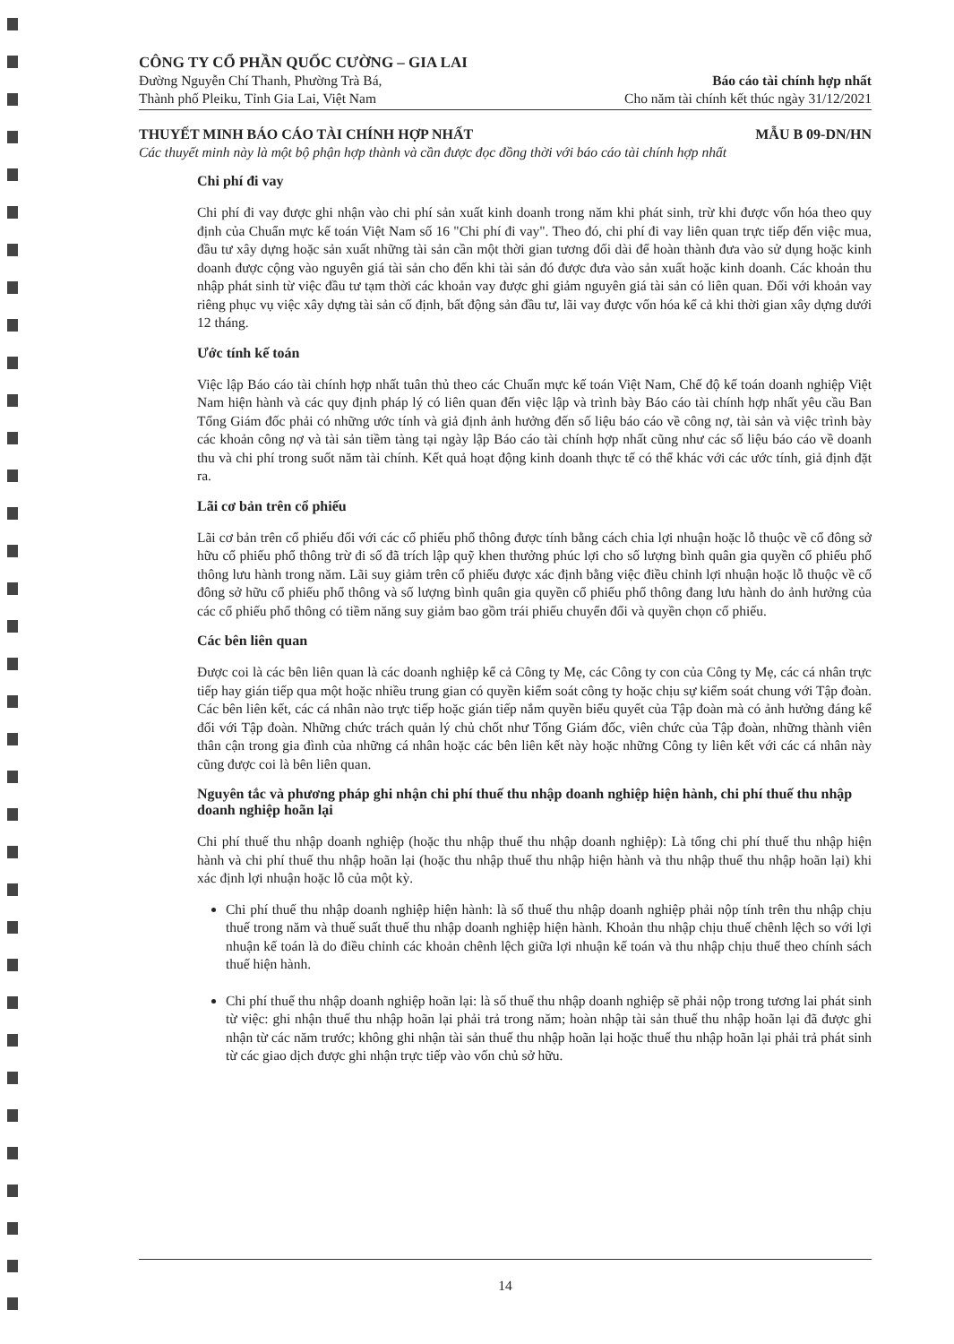CÔNG TY CỔ PHẦN QUỐC CƯỜNG – GIA LAI
Đường Nguyễn Chí Thanh, Phường Trà Bá,
Thành phố Pleiku, Tỉnh Gia Lai, Việt Nam
Báo cáo tài chính hợp nhất
Cho năm tài chính kết thúc ngày 31/12/2021
THUYẾT MINH BÁO CÁO TÀI CHÍNH HỢP NHẤT MẪU B 09-DN/HN
Các thuyết minh này là một bộ phận hợp thành và cần được đọc đồng thời với báo cáo tài chính hợp nhất
Chi phí đi vay
Chi phí đi vay được ghi nhận vào chi phí sản xuất kinh doanh trong năm khi phát sinh, trừ khi được vốn hóa theo quy định của Chuẩn mực kế toán Việt Nam số 16 "Chi phí đi vay". Theo đó, chi phí đi vay liên quan trực tiếp đến việc mua, đầu tư xây dựng hoặc sản xuất những tài sản cần một thời gian tương đối dài để hoàn thành đưa vào sử dụng hoặc kinh doanh được cộng vào nguyên giá tài sản cho đến khi tài sản đó được đưa vào sản xuất hoặc kinh doanh. Các khoản thu nhập phát sinh từ việc đầu tư tạm thời các khoản vay được ghi giảm nguyên giá tài sản có liên quan. Đối với khoản vay riêng phục vụ việc xây dựng tài sản cố định, bất động sản đầu tư, lãi vay được vốn hóa kể cả khi thời gian xây dựng dưới 12 tháng.
Ước tính kế toán
Việc lập Báo cáo tài chính hợp nhất tuân thủ theo các Chuẩn mực kế toán Việt Nam, Chế độ kế toán doanh nghiệp Việt Nam hiện hành và các quy định pháp lý có liên quan đến việc lập và trình bày Báo cáo tài chính hợp nhất yêu cầu Ban Tổng Giám đốc phải có những ước tính và giả định ảnh hưởng đến số liệu báo cáo về công nợ, tài sản và việc trình bày các khoản công nợ và tài sản tiềm tàng tại ngày lập Báo cáo tài chính hợp nhất cũng như các số liệu báo cáo về doanh thu và chi phí trong suốt năm tài chính. Kết quả hoạt động kinh doanh thực tế có thể khác với các ước tính, giả định đặt ra.
Lãi cơ bản trên cổ phiếu
Lãi cơ bản trên cổ phiếu đối với các cổ phiếu phổ thông được tính bằng cách chia lợi nhuận hoặc lỗ thuộc về cổ đông sở hữu cổ phiếu phổ thông trừ đi số đã trích lập quỹ khen thưởng phúc lợi cho số lượng bình quân gia quyền cổ phiếu phổ thông lưu hành trong năm. Lãi suy giảm trên cổ phiếu được xác định bằng việc điều chỉnh lợi nhuận hoặc lỗ thuộc về cổ đông sở hữu cổ phiếu phổ thông và số lượng bình quân gia quyền cổ phiếu phổ thông đang lưu hành do ảnh hưởng của các cổ phiếu phổ thông có tiềm năng suy giảm bao gồm trái phiếu chuyển đổi và quyền chọn cổ phiếu.
Các bên liên quan
Được coi là các bên liên quan là các doanh nghiệp kể cả Công ty Mẹ, các Công ty con của Công ty Mẹ, các cá nhân trực tiếp hay gián tiếp qua một hoặc nhiều trung gian có quyền kiểm soát công ty hoặc chịu sự kiểm soát chung với Tập đoàn. Các bên liên kết, các cá nhân nào trực tiếp hoặc gián tiếp nắm quyền biểu quyết của Tập đoàn mà có ảnh hưởng đáng kể đối với Tập đoàn. Những chức trách quản lý chủ chốt như Tổng Giám đốc, viên chức của Tập đoàn, những thành viên thân cận trong gia đình của những cá nhân hoặc các bên liên kết này hoặc những Công ty liên kết với các cá nhân này cũng được coi là bên liên quan.
Nguyên tắc và phương pháp ghi nhận chi phí thuế thu nhập doanh nghiệp hiện hành, chi phí thuế thu nhập doanh nghiệp hoãn lại
Chi phí thuế thu nhập doanh nghiệp (hoặc thu nhập thuế thu nhập doanh nghiệp): Là tổng chi phí thuế thu nhập hiện hành và chi phí thuế thu nhập hoãn lại (hoặc thu nhập thuế thu nhập hiện hành và thu nhập thuế thu nhập hoãn lại) khi xác định lợi nhuận hoặc lỗ của một kỳ.
Chi phí thuế thu nhập doanh nghiệp hiện hành: là số thuế thu nhập doanh nghiệp phải nộp tính trên thu nhập chịu thuế trong năm và thuế suất thuế thu nhập doanh nghiệp hiện hành. Khoản thu nhập chịu thuế chênh lệch so với lợi nhuận kế toán là do điều chỉnh các khoản chênh lệch giữa lợi nhuận kế toán và thu nhập chịu thuế theo chính sách thuế hiện hành.
Chi phí thuế thu nhập doanh nghiệp hoãn lại: là số thuế thu nhập doanh nghiệp sẽ phải nộp trong tương lai phát sinh từ việc: ghi nhận thuế thu nhập hoãn lại phải trả trong năm; hoàn nhập tài sản thuế thu nhập hoãn lại đã được ghi nhận từ các năm trước; không ghi nhận tài sản thuế thu nhập hoãn lại hoặc thuế thu nhập hoãn lại phải trả phát sinh từ các giao dịch được ghi nhận trực tiếp vào vốn chủ sở hữu.
14